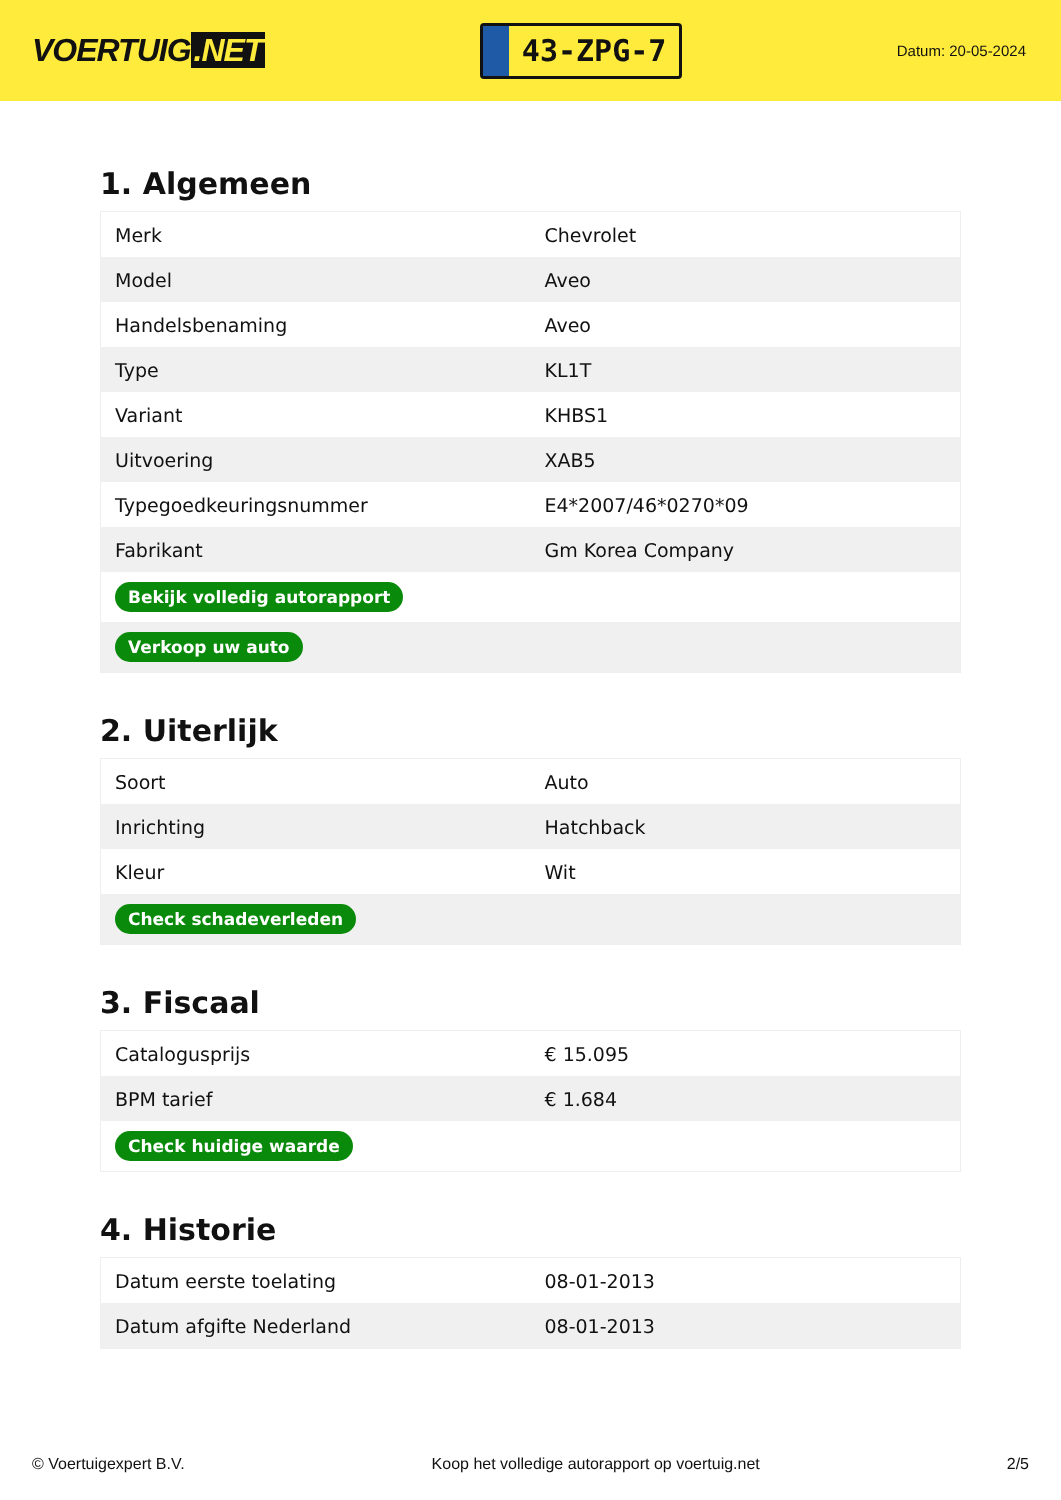VOERTUIG.NET
43-ZPG-7
Datum: 20-05-2024
1. Algemeen
| Merk | Chevrolet |
| Model | Aveo |
| Handelsbenaming | Aveo |
| Type | KL1T |
| Variant | KHBS1 |
| Uitvoering | XAB5 |
| Typegoedkeuringsnummer | E4*2007/46*0270*09 |
| Fabrikant | Gm Korea Company |
| Bekijk volledig autorapport | |
| Verkoop uw auto | |
2. Uiterlijk
| Soort | Auto |
| Inrichting | Hatchback |
| Kleur | Wit |
| Check schadeverleden | |
3. Fiscaal
| Catalogusprijs | € 15.095 |
| BPM tarief | € 1.684 |
| Check huidige waarde | |
4. Historie
| Datum eerste toelating | 08-01-2013 |
| Datum afgifte Nederland | 08-01-2013 |
© Voertuigexpert B.V. Koop het volledige autorapport op voertuig.net 2/5